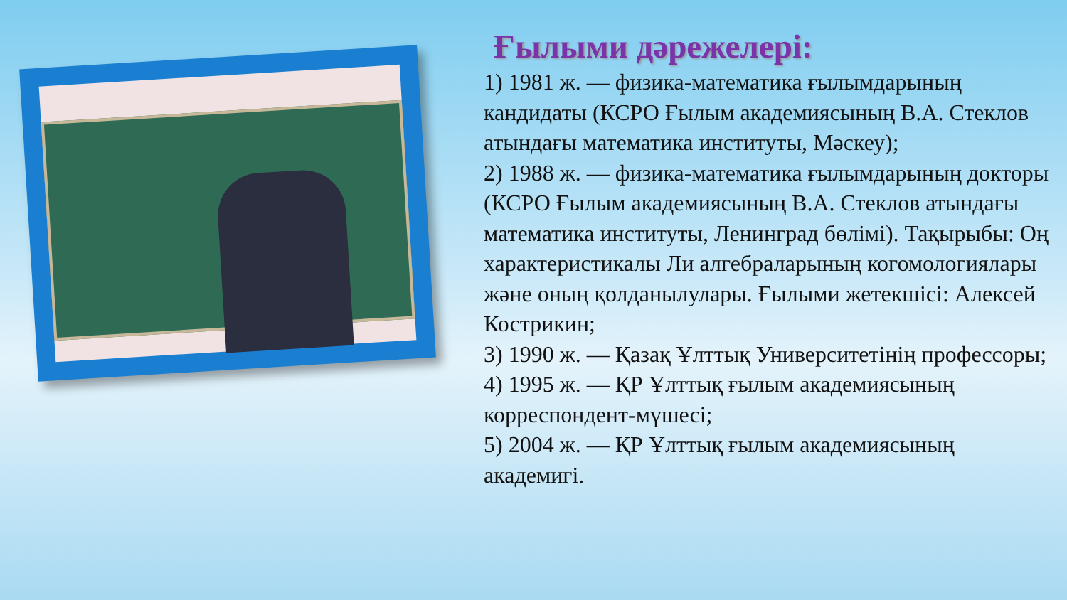Ғылыми дәрежелері:
1) 1981 ж. — физика-математика ғылымдарының кандидаты (КСРО Ғылым академиясының В.А. Стеклов атындағы математика институты, Мәскеу);
2) 1988 ж. — физика-математика ғылымдарының докторы (КСРО Ғылым академиясының В.А. Стеклов атындағы математика институты, Ленинград бөлімі). Тақырыбы: Оң характеристикалы Ли алгебраларының когомологиялары және оның қолданылулары. Ғылыми жетекшісі: Алексей Кострикин;
3) 1990 ж. — Қазақ Ұлттық Университетінің профессоры;
4) 1995 ж. — ҚР Ұлттық ғылым академиясының корреспондент-мүшесі;
5) 2004 ж. — ҚР Ұлттық ғылым академиясының академигі.